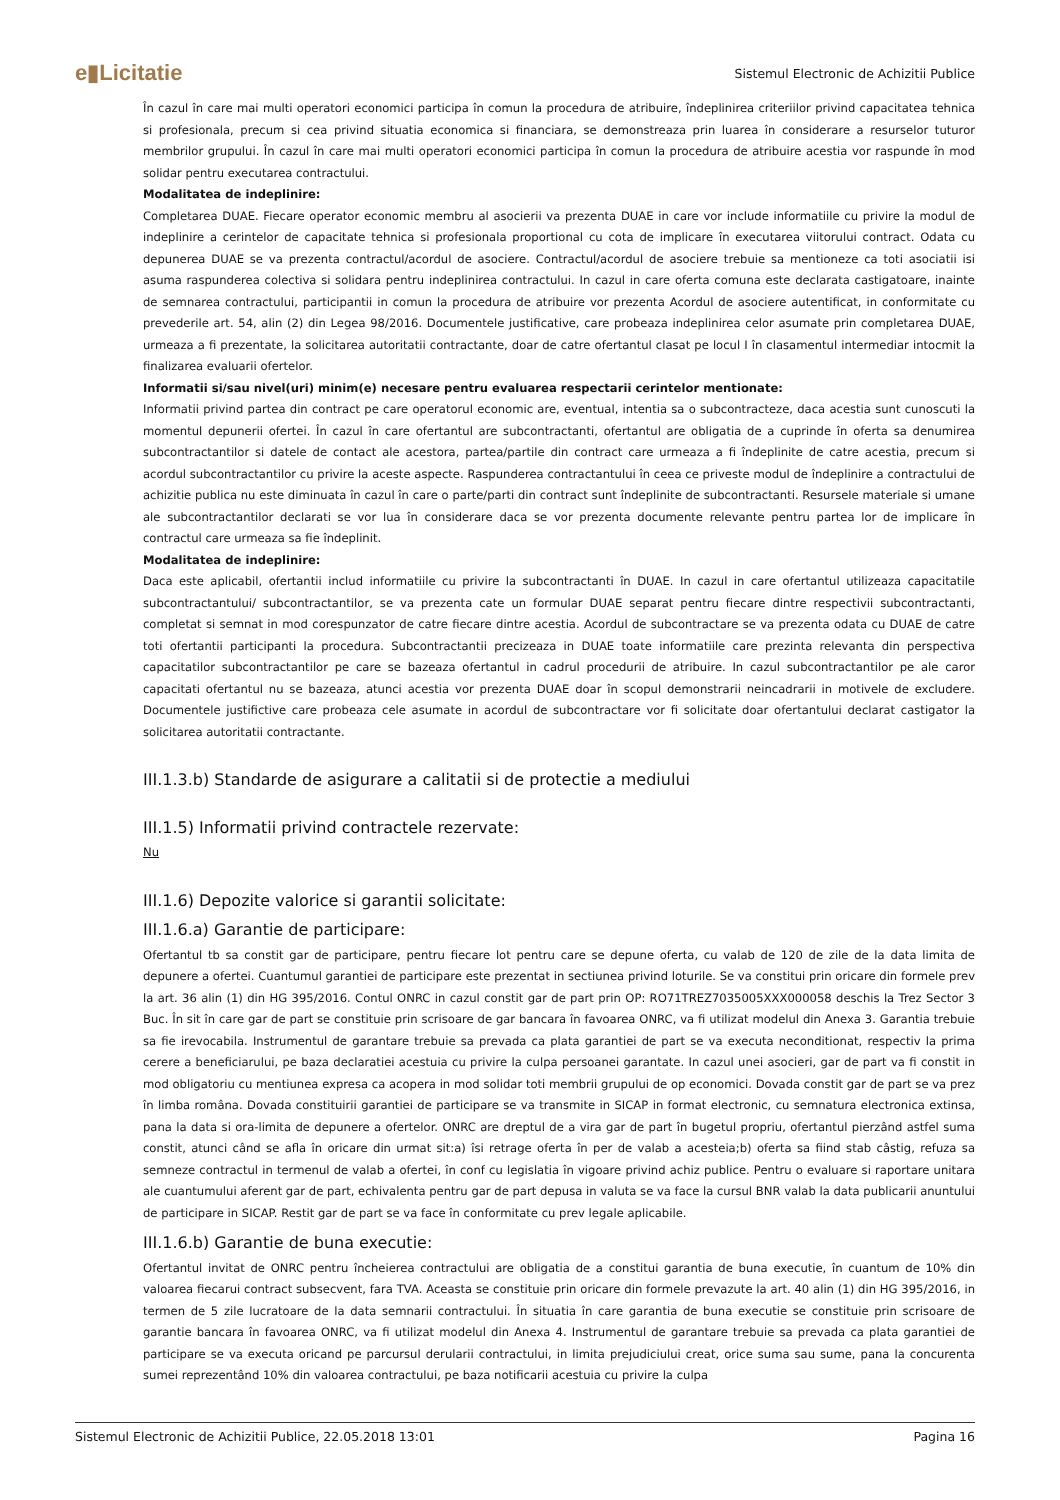e▮Licitatie Sistemul Electronic de Achizitii Publice
În cazul în care mai multi operatori economici participa în comun la procedura de atribuire, îndeplinirea criteriilor privind capacitatea tehnica si profesionala, precum si cea privind situatia economica si financiara, se demonstreaza prin luarea în considerare a resurselor tuturor membrilor grupului. În cazul în care mai multi operatori economici participa în comun la procedura de atribuire acestia vor raspunde în mod solidar pentru executarea contractului.
Modalitatea de indeplinire:
Completarea DUAE. Fiecare operator economic membru al asocierii va prezenta DUAE in care vor include informatiile cu privire la modul de indeplinire a cerintelor de capacitate tehnica si profesionala proportional cu cota de implicare în executarea viitorului contract. Odata cu depunerea DUAE se va prezenta contractul/acordul de asociere. Contractul/acordul de asociere trebuie sa mentioneze ca toti asociatii isi asuma raspunderea colectiva si solidara pentru indeplinirea contractului. In cazul in care oferta comuna este declarata castigatoare, inainte de semnarea contractului, participantii in comun la procedura de atribuire vor prezenta Acordul de asociere autentificat, in conformitate cu prevederile art. 54, alin (2) din Legea 98/2016. Documentele justificative, care probeaza indeplinirea celor asumate prin completarea DUAE, urmeaza a fi prezentate, la solicitarea autoritatii contractante, doar de catre ofertantul clasat pe locul I în clasamentul intermediar intocmit la finalizarea evaluarii ofertelor.
Informatii si/sau nivel(uri) minim(e) necesare pentru evaluarea respectarii cerintelor mentionate:
Informatii privind partea din contract pe care operatorul economic are, eventual, intentia sa o subcontracteze, daca acestia sunt cunoscuti la momentul depunerii ofertei. În cazul în care ofertantul are subcontractanti, ofertantul are obligatia de a cuprinde în oferta sa denumirea subcontractantilor si datele de contact ale acestora, partea/partile din contract care urmeaza a fi îndeplinite de catre acestia, precum si acordul subcontractantilor cu privire la aceste aspecte. Raspunderea contractantului în ceea ce priveste modul de îndeplinire a contractului de achizitie publica nu este diminuata în cazul în care o parte/parti din contract sunt îndeplinite de subcontractanti. Resursele materiale si umane ale subcontractantilor declarati se vor lua în considerare daca se vor prezenta documente relevante pentru partea lor de implicare în contractul care urmeaza sa fie îndeplinit.
Modalitatea de indeplinire:
Daca este aplicabil, ofertantii includ informatiile cu privire la subcontractanti în DUAE. In cazul in care ofertantul utilizeaza capacitatile subcontractantului/ subcontractantilor, se va prezenta cate un formular DUAE separat pentru fiecare dintre respectivii subcontractanti, completat si semnat in mod corespunzator de catre fiecare dintre acestia. Acordul de subcontractare se va prezenta odata cu DUAE de catre toti ofertantii participanti la procedura. Subcontractantii precizeaza in DUAE toate informatiile care prezinta relevanta din perspectiva capacitatilor subcontractantilor pe care se bazeaza ofertantul in cadrul procedurii de atribuire. In cazul subcontractantilor pe ale caror capacitati ofertantul nu se bazeaza, atunci acestia vor prezenta DUAE doar în scopul demonstrarii neincadrarii in motivele de excludere. Documentele justifictive care probeaza cele asumate in acordul de subcontractare vor fi solicitate doar ofertantului declarat castigator la solicitarea autoritatii contractante.
III.1.3.b) Standarde de asigurare a calitatii si de protectie a mediului
III.1.5) Informatii privind contractele rezervate:
Nu
III.1.6) Depozite valorice si garantii solicitate:
III.1.6.a) Garantie de participare:
Ofertantul tb sa constit gar de participare, pentru fiecare lot pentru care se depune oferta, cu valab de 120 de zile de la data limita de depunere a ofertei. Cuantumul garantiei de participare este prezentat in sectiunea privind loturile. Se va constitui prin oricare din formele prev la art. 36 alin (1) din HG 395/2016. Contul ONRC in cazul constit gar de part prin OP: RO71TREZ7035005XXX000058 deschis la Trez Sector 3 Buc. În sit în care gar de part se constituie prin scrisoare de gar bancara în favoarea ONRC, va fi utilizat modelul din Anexa 3. Garantia trebuie sa fie irevocabila. Instrumentul de garantare trebuie sa prevada ca plata garantiei de part se va executa neconditionat, respectiv la prima cerere a beneficiarului, pe baza declaratiei acestuia cu privire la culpa persoanei garantate. In cazul unei asocieri, gar de part va fi constit in mod obligatoriu cu mentiunea expresa ca acopera in mod solidar toti membrii grupului de op economici. Dovada constit gar de part se va prez în limba româna. Dovada constituirii garantiei de participare se va transmite in SICAP in format electronic, cu semnatura electronica extinsa, pana la data si ora-limita de depunere a ofertelor. ONRC are dreptul de a vira gar de part în bugetul propriu, ofertantul pierzând astfel suma constit, atunci când se afla în oricare din urmat sit:a) îsi retrage oferta în per de valab a acesteia;b) oferta sa fiind stab câstig, refuza sa semneze contractul in termenul de valab a ofertei, în conf cu legislatia în vigoare privind achiz publice. Pentru o evaluare si raportare unitara ale cuantumului aferent gar de part, echivalenta pentru gar de part depusa in valuta se va face la cursul BNR valab la data publicarii anuntului de participare in SICAP. Restit gar de part se va face în conformitate cu prev legale aplicabile.
III.1.6.b) Garantie de buna executie:
Ofertantul invitat de ONRC pentru încheierea contractului are obligatia de a constitui garantia de buna executie, în cuantum de 10% din valoarea fiecarui contract subsecvent, fara TVA. Aceasta se constituie prin oricare din formele prevazute la art. 40 alin (1) din HG 395/2016, in termen de 5 zile lucratoare de la data semnarii contractului. În situatia în care garantia de buna executie se constituie prin scrisoare de garantie bancara în favoarea ONRC, va fi utilizat modelul din Anexa 4. Instrumentul de garantare trebuie sa prevada ca plata garantiei de participare se va executa oricand pe parcursul derularii contractului, in limita prejudiciului creat, orice suma sau sume, pana la concurenta sumei reprezentând 10% din valoarea contractului, pe baza notificarii acestuia cu privire la culpa
Sistemul Electronic de Achizitii Publice, 22.05.2018 13:01 Pagina 16